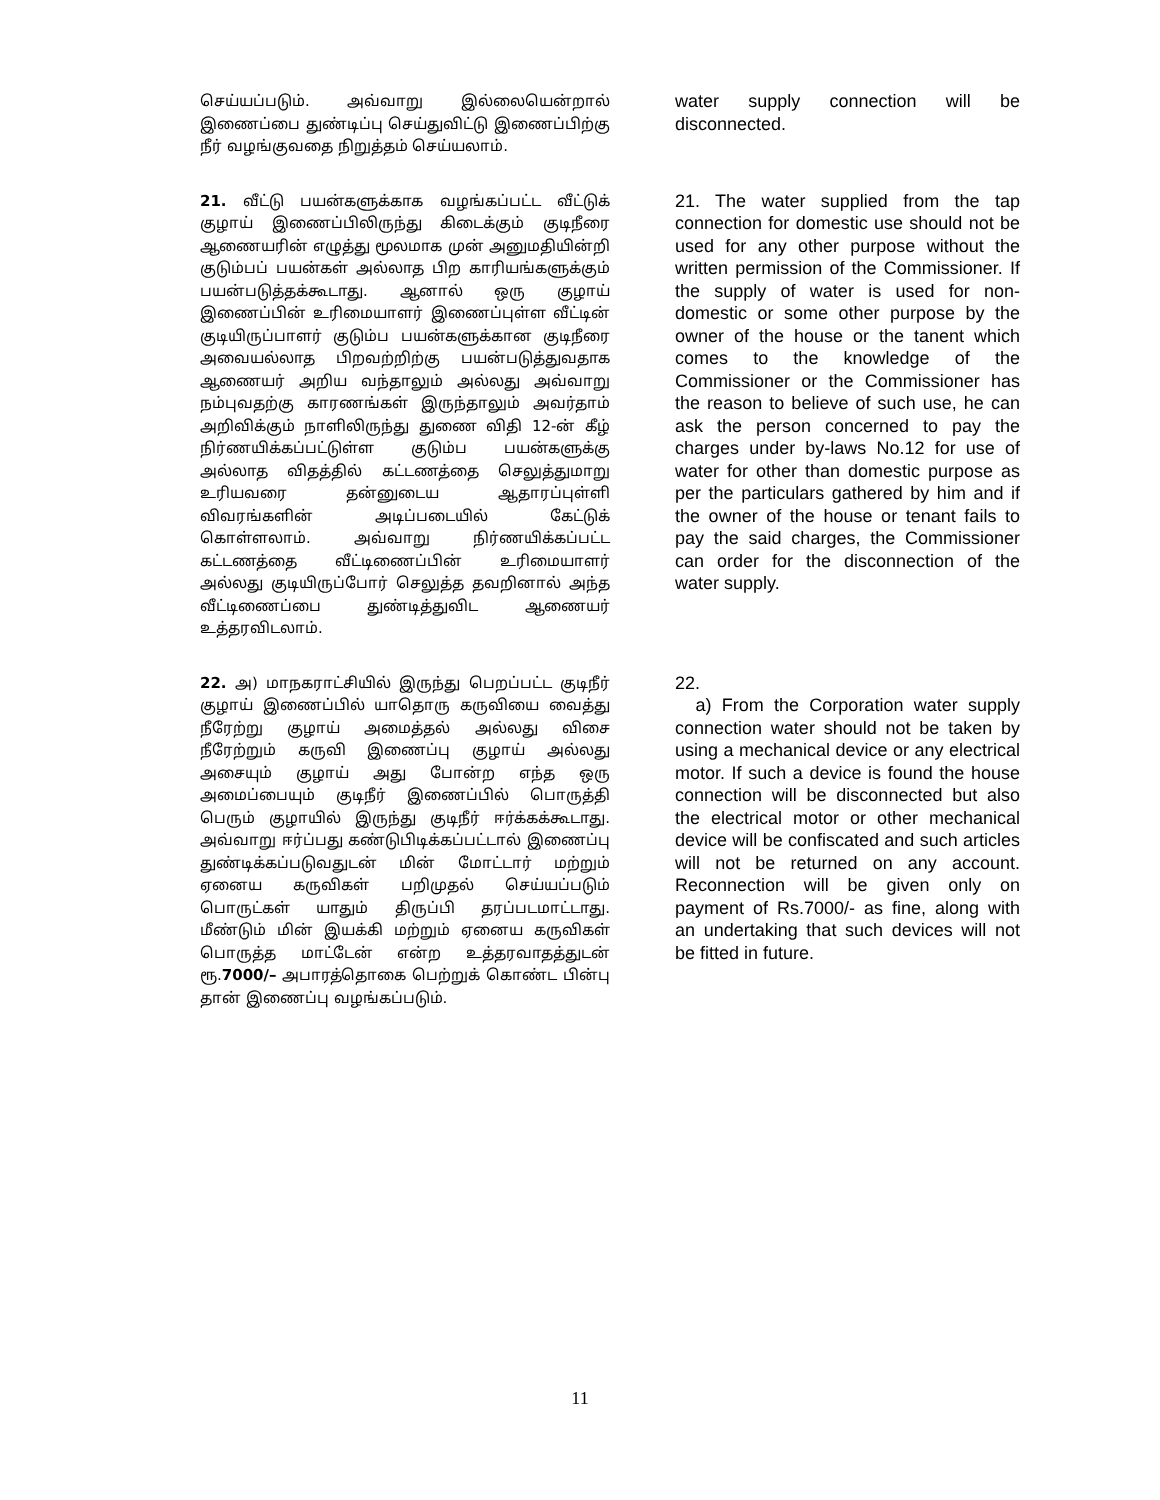செய்யப்படும். அவ்வாறு இல்லையென்றால் இணைப்பை துண்டிப்பு செய்துவிட்டு இணைப்பிற்கு நீர் வழங்குவதை நிறுத்தம் செய்யலாம்.
water supply connection will be disconnected.
21. வீட்டு பயன்களுக்காக வழங்கப்பட்ட வீட்டுக் குழாய் இணைப்பிலிருந்து கிடைக்கும் குடிநீரை ஆணையரின் எழுத்து மூலமாக முன் அனுமதியின்றி குடும்பப் பயன்கள் அல்லாத பிற காரியங்களுக்கும் பயன்படுத்தக்கூடாது. ஆனால் ஒரு குழாய் இணைப்பின் உரிமையாளர் இணைப்புள்ள வீட்டின் குடியிருப்பாளர் குடும்ப பயன்களுக்கான குடிநீரை அவையல்லாத பிறவற்றிற்கு பயன்படுத்துவதாக ஆணையர் அறிய வந்தாலும் அல்லது அவ்வாறு நம்புவதற்கு காரணங்கள் இருந்தாலும் அவர்தாம் அறிவிக்கும் நாளிலிருந்து துணை விதி 12-ன் கீழ் நிர்ணயிக்கப்பட்டுள்ள குடும்ப பயன்களுக்கு அல்லாத விதத்தில் கட்டணத்தை செலுத்துமாறு உரியவரை தன்னுடைய ஆதாரப்புள்ளி விவரங்களின் அடிப்படையில் கேட்டுக் கொள்ளலாம். அவ்வாறு நிர்ணயிக்கப்பட்ட கட்டணத்தை வீட்டிணைப்பின் உரிமையாளர் அல்லது குடியிருப்போர் செலுத்த தவறினால் அந்த வீட்டிணைப்பை துண்டித்துவிட ஆணையர் உத்தரவிடலாம்.
21. The water supplied from the tap connection for domestic use should not be used for any other purpose without the written permission of the Commissioner. If the supply of water is used for non-domestic or some other purpose by the owner of the house or the tanent which comes to the knowledge of the Commissioner or the Commissioner has the reason to believe of such use, he can ask the person concerned to pay the charges under by-laws No.12 for use of water for other than domestic purpose as per the particulars gathered by him and if the owner of the house or tenant fails to pay the said charges, the Commissioner can order for the disconnection of the water supply.
22. அ) மாநகராட்சியில் இருந்து பெறப்பட்ட குடிநீர் குழாய் இணைப்பில் யாதொரு கருவியை வைத்து நீரேற்று குழாய் அமைத்தல் அல்லது விசை நீரேற்றும் கருவி இணைப்பு குழாய் அல்லது அசையும் குழாய் அது போன்ற எந்த ஒரு அமைப்பையும் குடிநீர் இணைப்பில் பொருத்தி பெரும் குழாயில் இருந்து குடிநீர் ஈர்க்கக்கூடாது. அவ்வாறு ஈர்ப்பது கண்டுபிடிக்கப்பட்டால் இணைப்பு துண்டிக்கப்படுவதுடன் மின் மோட்டார் மற்றும் ஏனைய கருவிகள் பறிமுதல் செய்யப்படும் பொருட்கள் யாதும் திருப்பி தரப்படமாட்டாது. மீண்டும் மின் இயக்கி மற்றும் ஏனைய கருவிகள் பொருத்த மாட்டேன் என்ற உத்தரவாதத்துடன் ரூ.7000/– அபாரத்தொகை பெற்றுக் கொண்ட பின்பு தான் இணைப்பு வழங்கப்படும்.
22.
a) From the Corporation water supply connection water should not be taken by using a mechanical device or any electrical motor. If such a device is found the house connection will be disconnected but also the electrical motor or other mechanical device will be confiscated and such articles will not be returned on any account. Reconnection will be given only on payment of Rs.7000/- as fine, along with an undertaking that such devices will not be fitted in future.
11